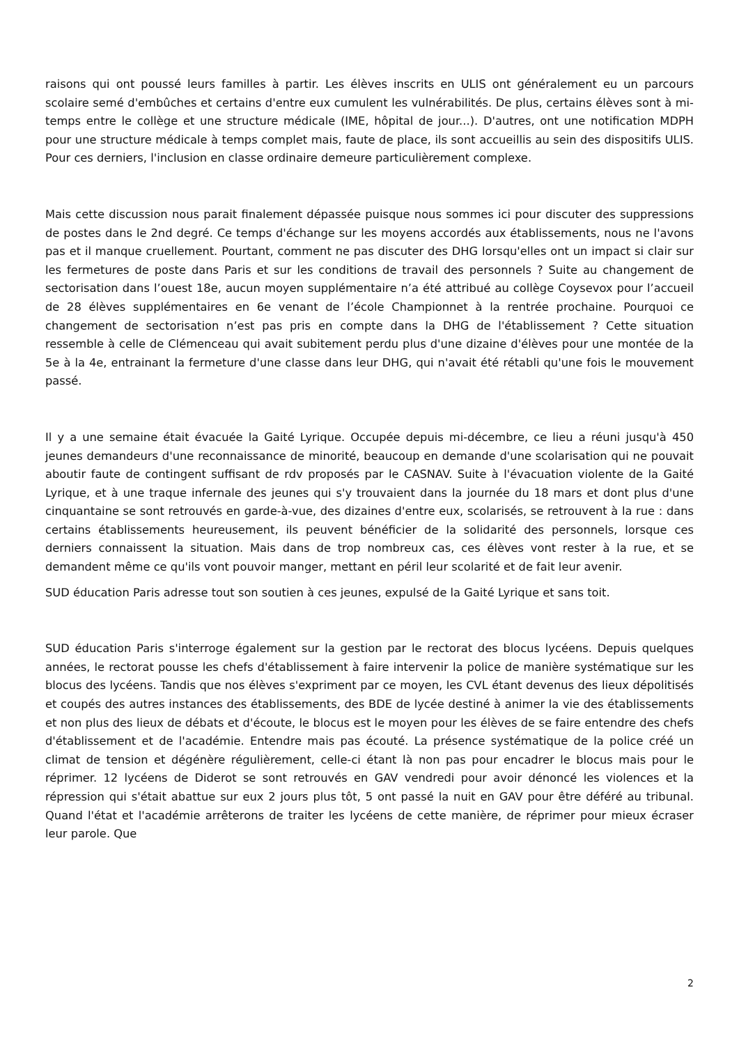raisons qui ont poussé leurs familles à partir. Les élèves inscrits en ULIS ont généralement eu un parcours scolaire semé d'embûches et certains d'entre eux cumulent les vulnérabilités. De plus, certains élèves sont à mi-temps entre le collège et une structure médicale (IME, hôpital de jour...). D'autres, ont une notification MDPH pour une structure médicale à temps complet mais, faute de place, ils sont accueillis au sein des dispositifs ULIS. Pour ces derniers, l'inclusion en classe ordinaire demeure particulièrement complexe.
Mais cette discussion nous parait finalement dépassée puisque nous sommes ici pour discuter des suppressions de postes dans le 2nd degré. Ce temps d'échange sur les moyens accordés aux établissements, nous ne l'avons pas et il manque cruellement. Pourtant, comment ne pas discuter des DHG lorsqu'elles ont un impact si clair sur les fermetures de poste dans Paris et sur les conditions de travail des personnels ? Suite au changement de sectorisation dans l’ouest 18e, aucun moyen supplémentaire n’a été attribué au collège Coysevox pour l’accueil de 28 élèves supplémentaires en 6e venant de l’école Championnet à la rentrée prochaine. Pourquoi ce changement de sectorisation n’est pas pris en compte dans la DHG de l'établissement ? Cette situation ressemble à celle de Clémenceau qui avait subitement perdu plus d'une dizaine d'élèves pour une montée de la 5e à la 4e, entrainant la fermeture d'une classe dans leur DHG, qui n'avait été rétabli qu'une fois le mouvement passé.
Il y a une semaine était évacuée la Gaité Lyrique. Occupée depuis mi-décembre, ce lieu a réuni jusqu'à 450 jeunes demandeurs d'une reconnaissance de minorité, beaucoup en demande d'une scolarisation qui ne pouvait aboutir faute de contingent suffisant de rdv proposés par le CASNAV. Suite à l'évacuation violente de la Gaité Lyrique, et à une traque infernale des jeunes qui s'y trouvaient dans la journée du 18 mars et dont plus d'une cinquantaine se sont retrouvés en garde-à-vue, des dizaines d'entre eux, scolarisés, se retrouvent à la rue : dans certains établissements heureusement, ils peuvent bénéficier de la solidarité des personnels, lorsque ces derniers connaissent la situation. Mais dans de trop nombreux cas, ces élèves vont rester à la rue, et se demandent même ce qu'ils vont pouvoir manger, mettant en péril leur scolarité et de fait leur avenir.
SUD éducation Paris adresse tout son soutien à ces jeunes, expulsé de la Gaité Lyrique et sans toit.
SUD éducation Paris s'interroge également sur la gestion par le rectorat des blocus lycéens. Depuis quelques années, le rectorat pousse les chefs d'établissement à faire intervenir la police de manière systématique sur les blocus des lycéens. Tandis que nos élèves s'expriment par ce moyen, les CVL étant devenus des lieux dépolitisés et coupés des autres instances des établissements, des BDE de lycée destiné à animer la vie des établissements et non plus des lieux de débats et d'écoute, le blocus est le moyen pour les élèves de se faire entendre des chefs d'établissement et de l'académie. Entendre mais pas écouté. La présence systématique de la police créé un climat de tension et dégénère régulièrement, celle-ci étant là non pas pour encadrer le blocus mais pour le réprimer. 12 lycéens de Diderot se sont retrouvés en GAV vendredi pour avoir dénoncé les violences et la répression qui s'était abattue sur eux 2 jours plus tôt, 5 ont passé la nuit en GAV pour être déféré au tribunal. Quand l'état et l'académie arrêterons de traiter les lycéens de cette manière, de réprimer pour mieux écraser leur parole. Que
2